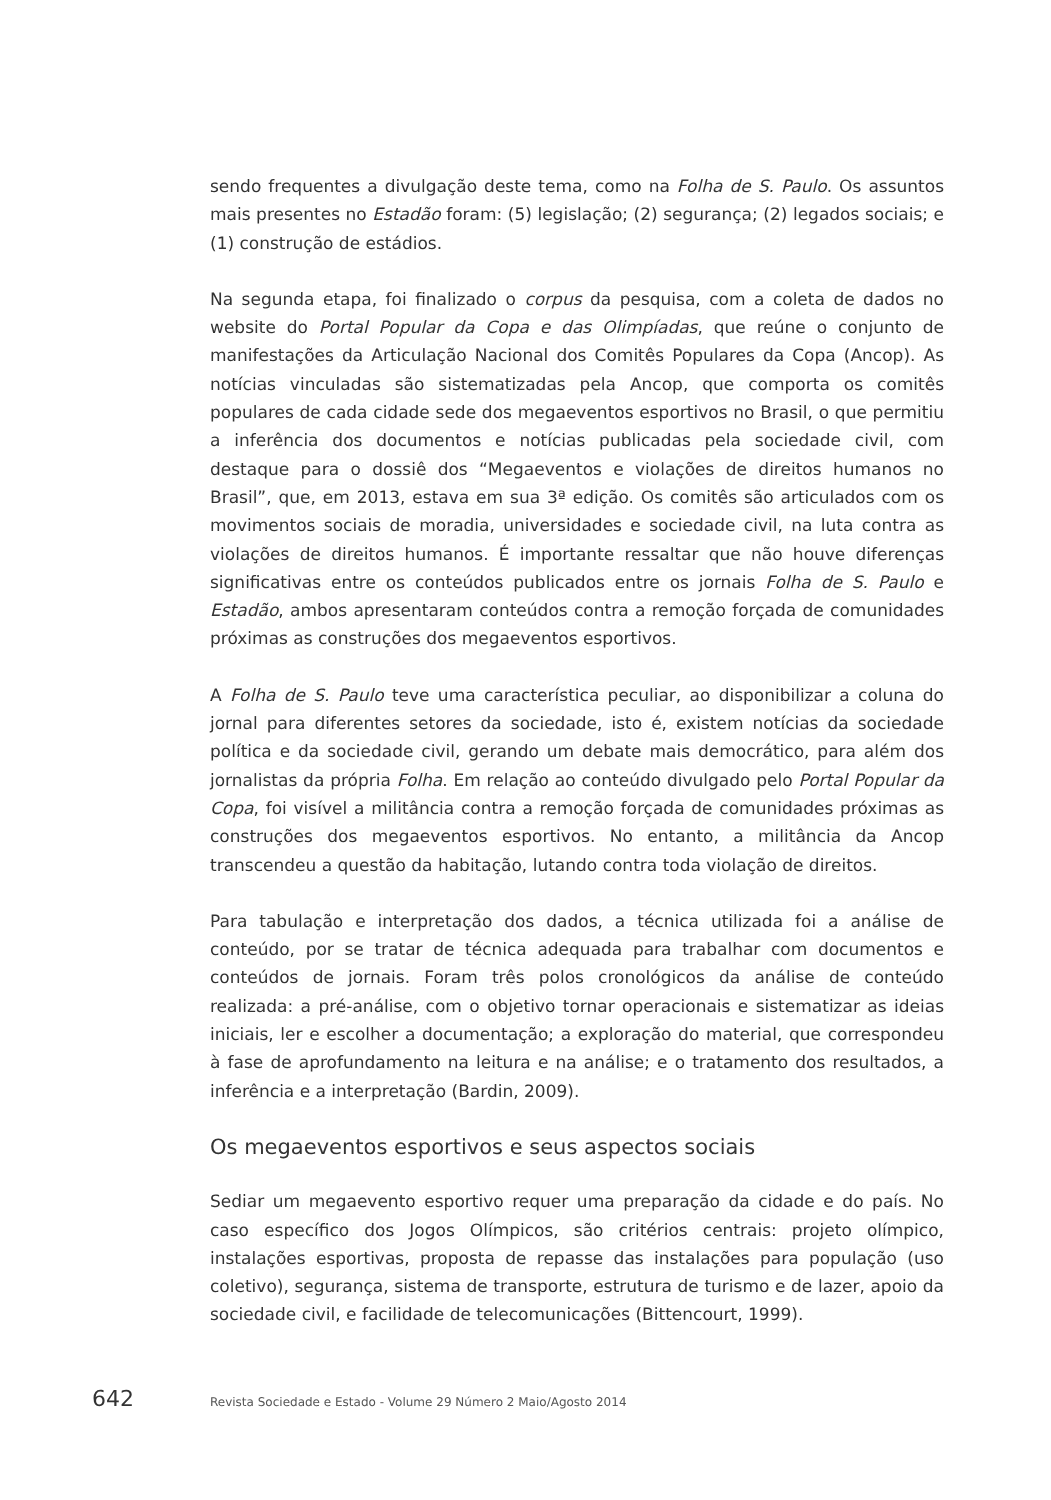sendo frequentes a divulgação deste tema, como na Folha de S. Paulo. Os assuntos mais presentes no Estadão foram: (5) legislação; (2) segurança; (2) legados sociais; e (1) construção de estádios.
Na segunda etapa, foi finalizado o corpus da pesquisa, com a coleta de dados no website do Portal Popular da Copa e das Olimpíadas, que reúne o conjunto de manifestações da Articulação Nacional dos Comitês Populares da Copa (Ancop). As notícias vinculadas são sistematizadas pela Ancop, que comporta os comitês populares de cada cidade sede dos megaeventos esportivos no Brasil, o que permitiu a inferência dos documentos e notícias publicadas pela sociedade civil, com destaque para o dossiê dos “Megaeventos e violações de direitos humanos no Brasil”, que, em 2013, estava em sua 3ª edição. Os comitês são articulados com os movimentos sociais de moradia, universidades e sociedade civil, na luta contra as violações de direitos humanos. É importante ressaltar que não houve diferenças significativas entre os conteúdos publicados entre os jornais Folha de S. Paulo e Estadão, ambos apresentaram conteúdos contra a remoção forçada de comunidades próximas as construções dos megaeventos esportivos.
A Folha de S. Paulo teve uma característica peculiar, ao disponibilizar a coluna do jornal para diferentes setores da sociedade, isto é, existem notícias da sociedade política e da sociedade civil, gerando um debate mais democrático, para além dos jornalistas da própria Folha. Em relação ao conteúdo divulgado pelo Portal Popular da Copa, foi visível a militância contra a remoção forçada de comunidades próximas as construções dos megaeventos esportivos. No entanto, a militância da Ancop transcendeu a questão da habitação, lutando contra toda violação de direitos.
Para tabulação e interpretação dos dados, a técnica utilizada foi a análise de conteúdo, por se tratar de técnica adequada para trabalhar com documentos e conteúdos de jornais. Foram três polos cronológicos da análise de conteúdo realizada: a pré-análise, com o objetivo tornar operacionais e sistematizar as ideias iniciais, ler e escolher a documentação; a exploração do material, que correspondeu à fase de aprofundamento na leitura e na análise; e o tratamento dos resultados, a inferência e a interpretação (Bardin, 2009).
Os megaeventos esportivos e seus aspectos sociais
Sediar um megaevento esportivo requer uma preparação da cidade e do país. No caso específico dos Jogos Olímpicos, são critérios centrais: projeto olímpico, instalações esportivas, proposta de repasse das instalações para população (uso coletivo), segurança, sistema de transporte, estrutura de turismo e de lazer, apoio da sociedade civil, e facilidade de telecomunicações (Bittencourt, 1999).
642 Revista Sociedade e Estado - Volume 29 Número 2 Maio/Agosto 2014